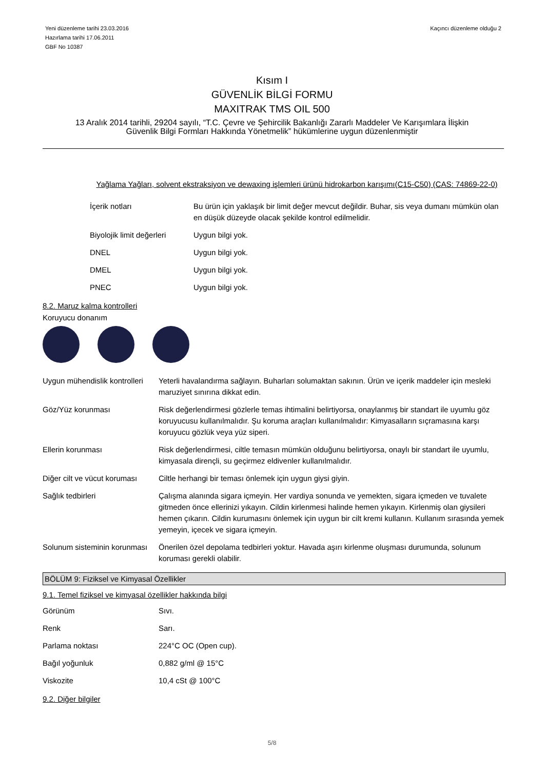Yeni düzenleme tarihi 23.03.2016
Hazırlama tarihi 17.06.2011
GBF No 10387
Kaçıncı düzenleme olduğu 2
Kısım I
GÜVENLİK BİLGİ FORMU
MAXITRAK TMS OIL 500
13 Aralık 2014 tarihli, 29204 sayılı, “T.C. Çevre ve Şehircilik Bakanlığı Zararlı Maddeler Ve Karışımlara İlişkin
Güvenlik Bilgi Formları Hakkında Yönetmelik” hükümlerine uygun düzenlenmiştir
Yağlama Yağları, solvent ekstraksiyon ve dewaxing işlemleri ürünü hidrokarbon karışımı(C15-C50) (CAS: 74869-22-0)
| İçerik notları | Bu ürün için yaklaşık bir limit değer mevcut değildir. Buhar, sis veya dumanı mümkün olan en düşük düzeyde olacak şekilde kontrol edilmelidir. |
| Biyolojik limit değerleri | Uygun bilgi yok. |
| DNEL | Uygun bilgi yok. |
| DMEL | Uygun bilgi yok. |
| PNEC | Uygun bilgi yok. |
8.2. Maruz kalma kontrolleri
Koruyucu donanım
| Uygun mühendislik kontrolleri | Yeterli havalandırma sağlayın. Buharları solumaktan sakının. Ürün ve içerik maddeler için mesleki maruziyet sınırına dikkat edin. |
| Göz/Yüz korunması | Risk değerlendirmesi gözlerle temas ihtimalini belirtiyorsa, onaylanmış bir standart ile uyumlu göz koruyucusu kullanılmalıdır. Şu koruma araçları kullanılmalıdır: Kimyasalların sıçramasına karşı koruyucu gözlük veya yüz siperi. |
| Ellerin korunması | Risk değerlendirmesi, ciltle temasın mümkün olduğunu belirtiyorsa, onaylı bir standart ile uyumlu, kimyasala dirençli, su geçirmez eldivenler kullanılmalıdır. |
| Diğer cilt ve vücut koruması | Ciltle herhangi bir teması önlemek için uygun giysi giyin. |
| Sağlık tedbirleri | Çalışma alanında sigara içmeyin. Her vardiya sonunda ve yemekten, sigara içmeden ve tuvalete gitmeden önce ellerinizi yıkayın. Cildin kirlenmesi halinde hemen yıkayın. Kirlenmiş olan giysileri hemen çıkarın. Cildin kurumasını önlemek için uygun bir cilt kremi kullanın. Kullanım sırasında yemek yemeyin, içecek ve sigara içmeyin. |
| Solunum sisteminin korunması | Önerilen özel depolama tedbirleri yoktur. Havada aşırı kirlenme oluşması durumunda, solunum koruması gerekli olabilir. |
BÖLÜM 9: Fiziksel ve Kimyasal Özellikler
9.1. Temel fiziksel ve kimyasal özellikler hakkında bilgi
| Görünüm | Sıvı. |
| Renk | Sarı. |
| Parlama noktası | 224°C OC (Open cup). |
| Bağıl yoğunluk | 0,882 g/ml @ 15°C |
| Viskozite | 10,4 cSt @ 100°C |
9.2. Diğer bilgiler
5/8